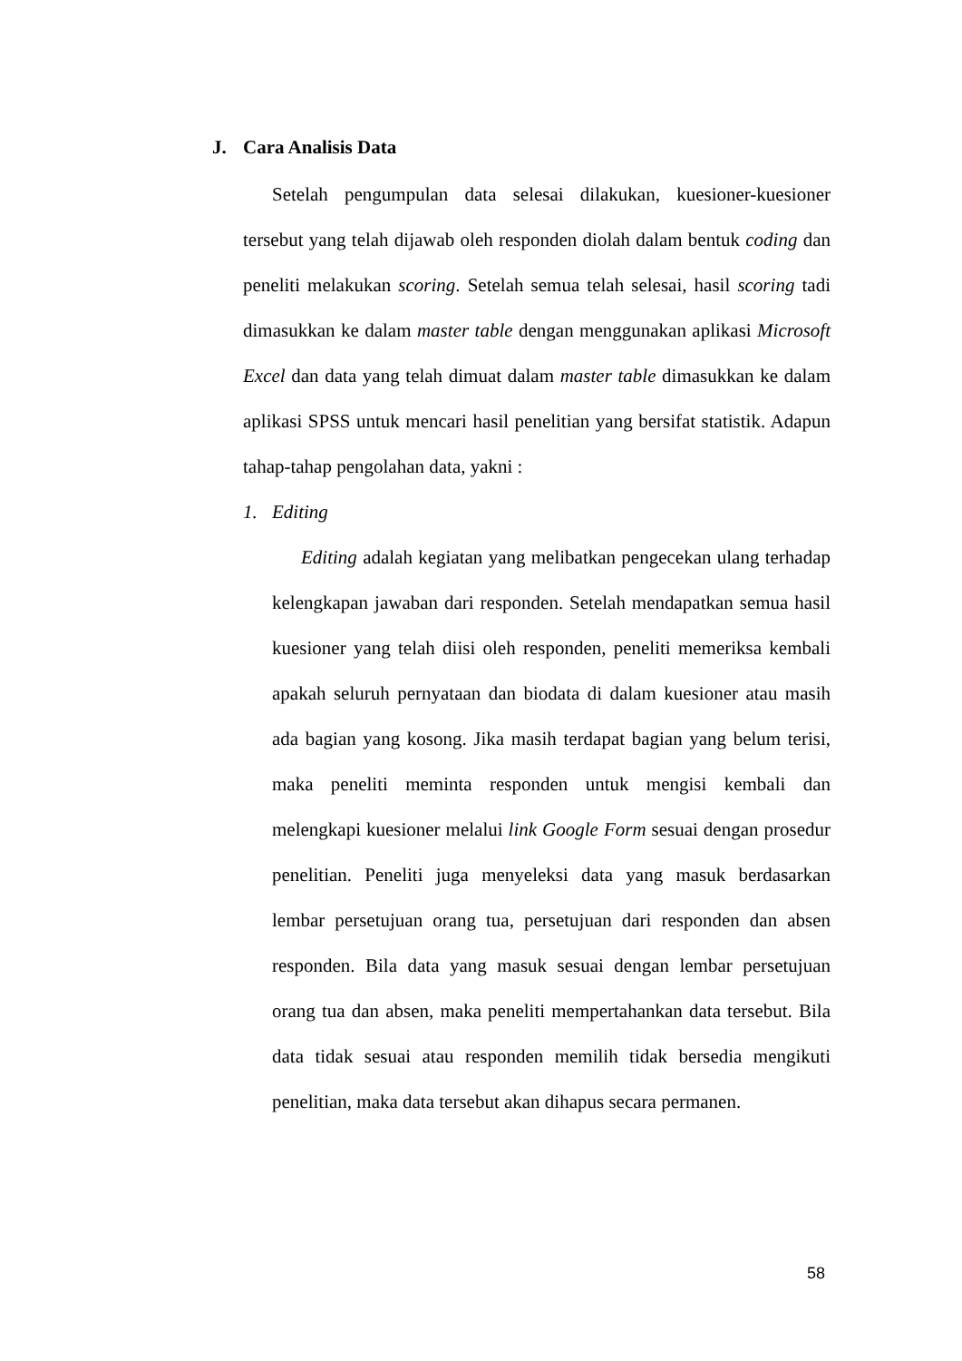J. Cara Analisis Data
Setelah pengumpulan data selesai dilakukan, kuesioner-kuesioner tersebut yang telah dijawab oleh responden diolah dalam bentuk coding dan peneliti melakukan scoring. Setelah semua telah selesai, hasil scoring tadi dimasukkan ke dalam master table dengan menggunakan aplikasi Microsoft Excel dan data yang telah dimuat dalam master table dimasukkan ke dalam aplikasi SPSS untuk mencari hasil penelitian yang bersifat statistik. Adapun tahap-tahap pengolahan data, yakni :
1. Editing
Editing adalah kegiatan yang melibatkan pengecekan ulang terhadap kelengkapan jawaban dari responden. Setelah mendapatkan semua hasil kuesioner yang telah diisi oleh responden, peneliti memeriksa kembali apakah seluruh pernyataan dan biodata di dalam kuesioner atau masih ada bagian yang kosong. Jika masih terdapat bagian yang belum terisi, maka peneliti meminta responden untuk mengisi kembali dan melengkapi kuesioner melalui link Google Form sesuai dengan prosedur penelitian. Peneliti juga menyeleksi data yang masuk berdasarkan lembar persetujuan orang tua, persetujuan dari responden dan absen responden. Bila data yang masuk sesuai dengan lembar persetujuan orang tua dan absen, maka peneliti mempertahankan data tersebut. Bila data tidak sesuai atau responden memilih tidak bersedia mengikuti penelitian, maka data tersebut akan dihapus secara permanen.
58